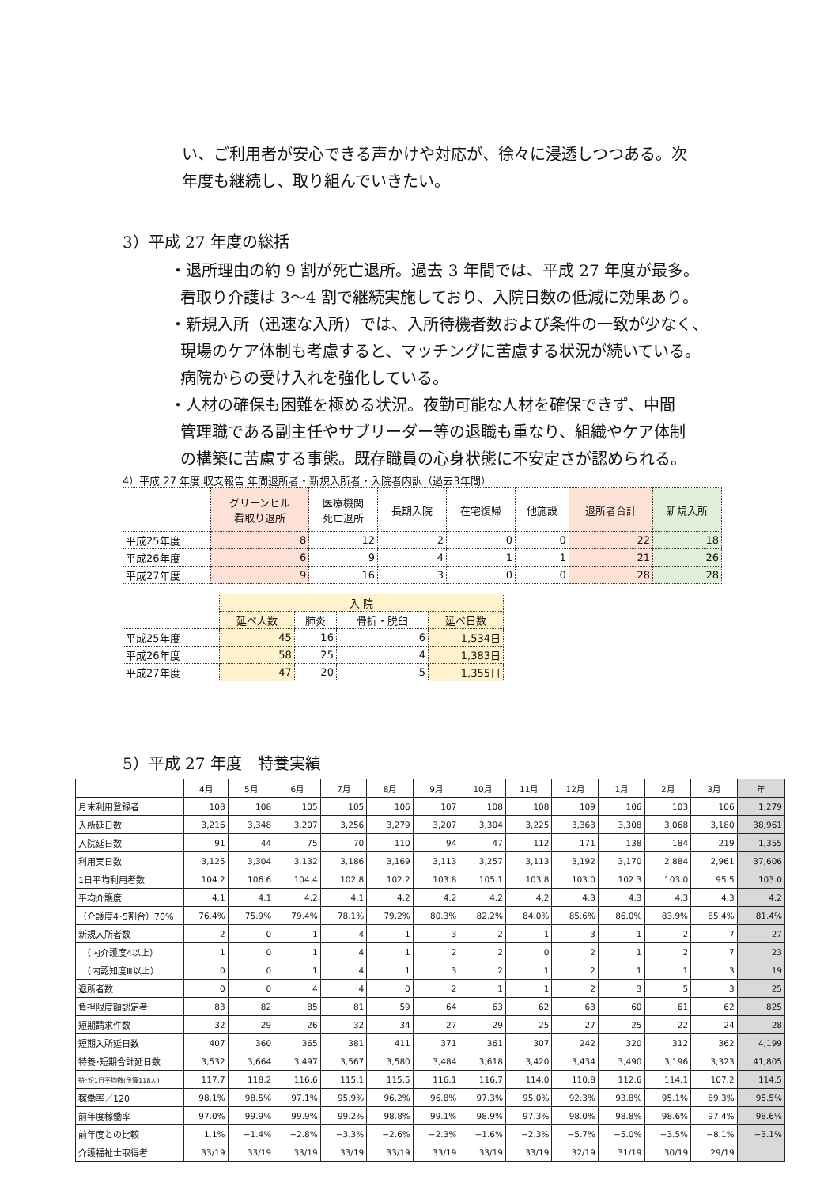い、ご利用者が安心できる声かけや対応が、徐々に浸透しつつある。次
年度も継続し、取り組んでいきたい。
3）平成 27 年度の総括
・退所理由の約 9 割が死亡退所。過去 3 年間では、平成 27 年度が最多。
看取り介護は 3〜4 割で継続実施しており、入院日数の低減に効果あり。
・新規入所（迅速な入所）では、入所待機者数および条件の一致が少なく、
現場のケア体制も考慮すると、マッチングに苦慮する状況が続いている。
病院からの受け入れを強化している。
・人材の確保も困難を極める状況。夜勤可能な人材を確保できず、中間
管理職である副主任やサブリーダー等の退職も重なり、組織やケア体制
の構築に苦慮する事態。既存職員の心身状態に不安定さが認められる。
4）平成 27 年度 収支報告 年間退所者・新規入所者・入院者内訳（過去3年間）
| | グリーンヒル 看取り退所 | 医療機関 死亡退所 | 長期入院 | 在宅復帰 | 他施設 | 退所者合計 | 新規入所 |
| --- | --- | --- | --- | --- | --- | --- | --- |
| 平成25年度 | 8 | 12 | 2 | 0 | 0 | 22 | 18 |
| 平成26年度 | 6 | 9 | 4 | 1 | 1 | 21 | 26 |
| 平成27年度 | 9 | 16 | 3 | 0 | 0 | 28 | 28 |
| | 入 院 | | | |
| --- | --- | --- | --- | --- |
| | 延べ人数 | 肺炎 | 骨折・脱臼 | 延べ日数 |
| 平成25年度 | 45 | 16 | 6 | 1,534日 |
| 平成26年度 | 58 | 25 | 4 | 1,383日 |
| 平成27年度 | 47 | 20 | 5 | 1,355日 |
5）平成 27 年度　特養実績
| | 4月 | 5月 | 6月 | 7月 | 8月 | 9月 | 10月 | 11月 | 12月 | 1月 | 2月 | 3月 | 年 |
| --- | --- | --- | --- | --- | --- | --- | --- | --- | --- | --- | --- | --- | --- |
| 月末利用登録者 | 108 | 108 | 105 | 105 | 106 | 107 | 108 | 108 | 109 | 106 | 103 | 106 | 1,279 |
| 入所延日数 | 3,216 | 3,348 | 3,207 | 3,256 | 3,279 | 3,207 | 3,304 | 3,225 | 3,363 | 3,308 | 3,068 | 3,180 | 38,961 |
| 入院延日数 | 91 | 44 | 75 | 70 | 110 | 94 | 47 | 112 | 171 | 138 | 184 | 219 | 1,355 |
| 利用実日数 | 3,125 | 3,304 | 3,132 | 3,186 | 3,169 | 3,113 | 3,257 | 3,113 | 3,192 | 3,170 | 2,884 | 2,961 | 37,606 |
| 1日平均利用者数 | 104.2 | 106.6 | 104.4 | 102.8 | 102.2 | 103.8 | 105.1 | 103.8 | 103.0 | 102.3 | 103.0 | 95.5 | 103.0 |
| 平均介護度 | 4.1 | 4.1 | 4.2 | 4.1 | 4.2 | 4.2 | 4.2 | 4.2 | 4.3 | 4.3 | 4.3 | 4.3 | 4.2 |
| （介護度4･5割合）70% | 76.4% | 75.9% | 79.4% | 78.1% | 79.2% | 80.3% | 82.2% | 84.0% | 85.6% | 86.0% | 83.9% | 85.4% | 81.4% |
| 新規入所者数 | 2 | 0 | 1 | 4 | 1 | 3 | 2 | 1 | 3 | 1 | 2 | 7 | 27 |
| （内介護度4以上） | 1 | 0 | 1 | 4 | 1 | 2 | 2 | 0 | 2 | 1 | 2 | 7 | 23 |
| （内認知度Ⅲ以上） | 0 | 0 | 1 | 4 | 1 | 3 | 2 | 1 | 2 | 1 | 1 | 3 | 19 |
| 退所者数 | 0 | 0 | 4 | 4 | 0 | 2 | 1 | 1 | 2 | 3 | 5 | 3 | 25 |
| 負担限度額認定者 | 83 | 82 | 85 | 81 | 59 | 64 | 63 | 62 | 63 | 60 | 61 | 62 | 825 |
| 短期請求件数 | 32 | 29 | 26 | 32 | 34 | 27 | 29 | 25 | 27 | 25 | 22 | 24 | 28 |
| 短期入所延日数 | 407 | 360 | 365 | 381 | 411 | 371 | 361 | 307 | 242 | 320 | 312 | 362 | 4,199 |
| 特養･短期合計延日数 | 3,532 | 3,664 | 3,497 | 3,567 | 3,580 | 3,484 | 3,618 | 3,420 | 3,434 | 3,490 | 3,196 | 3,323 | 41,805 |
| 特･短1日平均数(予算118人) | 117.7 | 118.2 | 116.6 | 115.1 | 115.5 | 116.1 | 116.7 | 114.0 | 110.8 | 112.6 | 114.1 | 107.2 | 114.5 |
| 稼働率／120 | 98.1% | 98.5% | 97.1% | 95.9% | 96.2% | 96.8% | 97.3% | 95.0% | 92.3% | 93.8% | 95.1% | 89.3% | 95.5% |
| 前年度稼働率 | 97.0% | 99.9% | 99.9% | 99.2% | 98.8% | 99.1% | 98.9% | 97.3% | 98.0% | 98.8% | 98.6% | 97.4% | 98.6% |
| 前年度との比較 | 1.1% | −1.4% | −2.8% | −3.3% | −2.6% | −2.3% | −1.6% | −2.3% | −5.7% | −5.0% | −3.5% | −8.1% | −3.1% |
| 介護福祉士取得者 | 33/19 | 33/19 | 33/19 | 33/19 | 33/19 | 33/19 | 33/19 | 33/19 | 32/19 | 31/19 | 30/19 | 29/19 | |